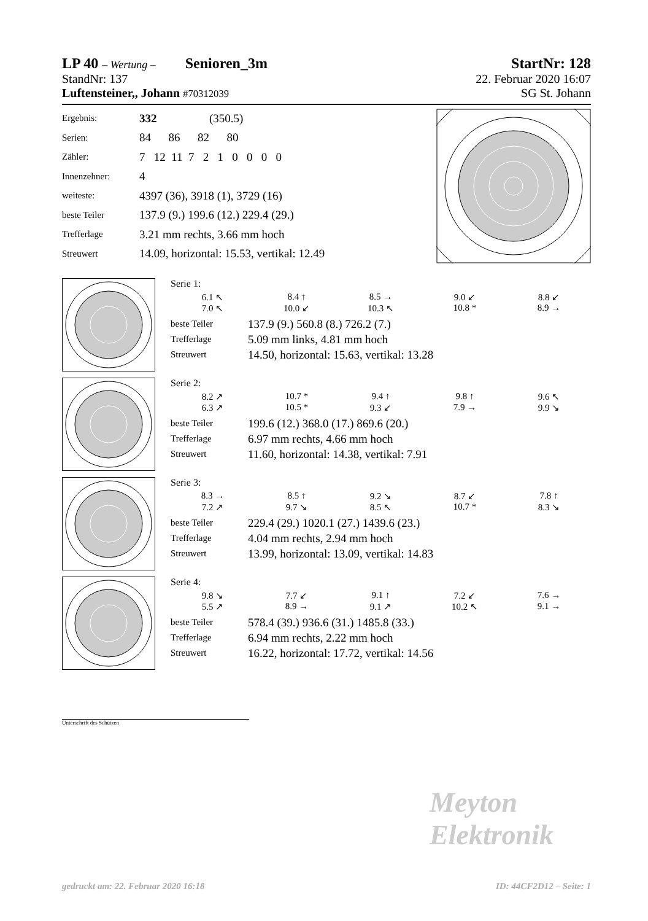LP 40 – Wertung – Senioren_3m
StartNr: 128
StandNr: 137 22. Februar 2020 16:07
Luftensteiner,, Johann #70312039 SG St. Johann
| Ergebnis: | 332 (350.5) |
| Serien: | 84 86 82 80 |
| Zähler: | 7 12 11 7 2 1 0 0 0 0 |
| Innenzehner: | 4 |
| weiteste: | 4397 (36), 3918 (1), 3729 (16) |
| beste Teiler | 137.9 (9.) 199.6 (12.) 229.4 (29.) |
| Trefferlage | 3.21 mm rechts, 3.66 mm hoch |
| Streuwert | 14.09, horizontal: 15.53, vertikal: 12.49 |
Serie 1:
6.1 ↖ 8.4 ↑ 8.5 → 9.0 ↙ 8.8 ↙ 7.0 ↖ 10.0 ↙ 10.3 ↖ 10.8 * 8.9 →
beste Teiler 137.9 (9.) 560.8 (8.) 726.2 (7.)
Trefferlage 5.09 mm links, 4.81 mm hoch
Streuwert 14.50, horizontal: 15.63, vertikal: 13.28
Serie 2:
8.2 ↗ 10.7 * 9.4 ↑ 9.8 ↑ 9.6 ↖ 6.3 ↗ 10.5 * 9.3 ↙ 7.9 → 9.9 ↘
beste Teiler 199.6 (12.) 368.0 (17.) 869.6 (20.)
Trefferlage 6.97 mm rechts, 4.66 mm hoch
Streuwert 11.60, horizontal: 14.38, vertikal: 7.91
Serie 3:
8.3 → 8.5 ↑ 9.2 ↘ 8.7 ↙ 7.8 ↑ 7.2 ↗ 9.7 ↘ 8.5 ↖ 10.7 * 8.3 ↘
beste Teiler 229.4 (29.) 1020.1 (27.) 1439.6 (23.)
Trefferlage 4.04 mm rechts, 2.94 mm hoch
Streuwert 13.99, horizontal: 13.09, vertikal: 14.83
Serie 4:
9.8 ↘ 7.7 ↙ 9.1 ↑ 7.2 ↙ 7.6 → 5.5 ↗ 8.9 → 9.1 ↗ 10.2 ↖ 9.1 →
beste Teiler 578.4 (39.) 936.6 (31.) 1485.8 (33.)
Trefferlage 6.94 mm rechts, 2.22 mm hoch
Streuwert 16.22, horizontal: 17.72, vertikal: 14.56
Unterschrift des Schützen
Meyton Elektronik
gedruckt am: 22. Februar 2020 16:18 ID: 44CF2D12 – Seite: 1